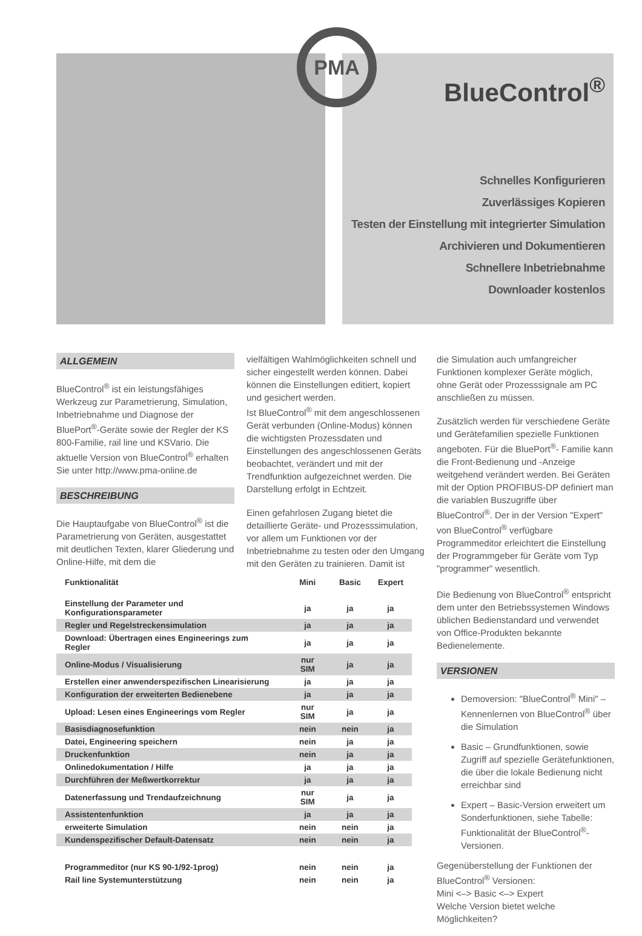BlueControl<sup>®</sup>
Schnelles Konfigurieren
Zuverlässiges Kopieren
Testen der Einstellung mit integrierter Simulation
Archivieren und Dokumentieren
Schnellere Inbetriebnahme
Downloader kostenlos
PMA
ALLGEMEIN
BlueControl<sup>®</sup> ist ein leistungsfähiges Werkzeug zur Parametrierung, Simulation, Inbetriebnahme und Diagnose der BluePort<sup>®</sup>-Geräte sowie der Regler der KS 800-Familie, rail line und KSVario. Die aktuelle Version von BlueControl<sup>®</sup> erhalten Sie unter http://www.pma-online.de
BESCHREIBUNG
Die Hauptaufgabe von BlueControl<sup>®</sup> ist die Parametrierung von Geräten, ausgestattet mit deutlichen Texten, klarer Gliederung und Online-Hilfe, mit dem die
vielfältigen Wahlmöglichkeiten schnell und sicher eingestellt werden können. Dabei können die Einstellungen editiert, kopiert und gesichert werden.
Ist BlueControl<sup>®</sup> mit dem angeschlossenen Gerät verbunden (Online-Modus) können die wichtigsten Prozessdaten und Einstellungen des angeschlossenen Geräts beobachtet, verändert und mit der Trendfunktion aufgezeichnet werden. Die Darstellung erfolgt in Echtzeit.
Einen gefahrlosen Zugang bietet die detaillierte Geräte- und Prozesssimulation, vor allem um Funktionen vor der Inbetriebnahme zu testen oder den Umgang mit den Geräten zu trainieren. Damit ist
die Simulation auch umfangreicher Funktionen komplexer Geräte möglich, ohne Gerät oder Prozesssignale am PC anschließen zu müssen.
Zusätzlich werden für verschiedene Geräte und Gerätefamilien spezielle Funktionen angeboten. Für die BluePort<sup>®</sup>- Familie kann die Front-Bedienung und -Anzeige weitgehend verändert werden. Bei Geräten mit der Option PROFIBUS-DP definiert man die variablen Buszugriffe über BlueControl<sup>®</sup>. Der in der Version "Expert" von BlueControl<sup>®</sup> verfügbare Programmeditor erleichtert die Einstellung der Programmgeber für Geräte vom Typ "programmer" wesentlich.
Die Bedienung von BlueControl<sup>®</sup> entspricht dem unter den Betriebssystemen Windows üblichen Bedienstandard und verwendet von Office-Produkten bekannte Bedienelemente.
VERSIONEN
Demoversion: "BlueControl<sup>®</sup> Mini" – Kennenlernen von BlueControl<sup>®</sup> über die Simulation
Basic – Grundfunktionen, sowie Zugriff auf spezielle Gerätefunktionen, die über die lokale Bedienung nicht erreichbar sind
Expert – Basic-Version erweitert um Sonderfunktionen, siehe Tabelle: Funktionalität der BlueControl<sup>®</sup>-Versionen.
Gegenüberstellung der Funktionen der BlueControl<sup>®</sup> Versionen:
Mini <–> Basic <–> Expert
Welche Version bietet welche Möglichkeiten?
| Funktionalität | Mini | Basic | Expert |
| --- | --- | --- | --- |
| Einstellung der Parameter und Konfigurationsparameter | ja | ja | ja |
| Regler und Regelstreckensimulation | ja | ja | ja |
| Download: Übertragen eines Engineerings zum Regler | ja | ja | ja |
| Online-Modus / Visualisierung | nur SIM | ja | ja |
| Erstellen einer anwenderspezifischen Linearisierung | ja | ja | ja |
| Konfiguration der erweiterten Bedienebene | ja | ja | ja |
| Upload: Lesen eines Engineerings vom Regler | nur SIM | ja | ja |
| Basisdiagnosefunktion | nein | nein | ja |
| Datei, Engineering speichern | nein | ja | ja |
| Druckenfunktion | nein | ja | ja |
| Onlinedokumentation / Hilfe | ja | ja | ja |
| Durchführen der Meßwertkorrektur | ja | ja | ja |
| Datenerfassung und Trendaufzeichnung | nur SIM | ja | ja |
| Assistentenfunktion | ja | ja | ja |
| erweiterte Simulation | nein | nein | ja |
| Kundenspezifischer Default-Datensatz | nein | nein | ja |
| Programmeditor (nur KS 90-1/92-1prog) | nein | nein | ja |
| Rail line Systemunterstützung | nein | nein | ja |